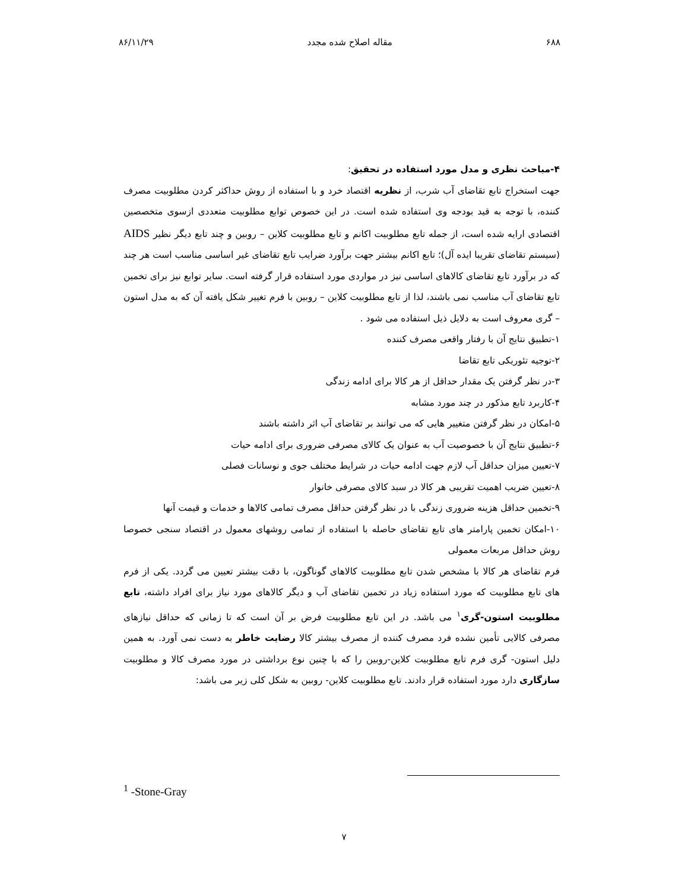۶۸۸ مقاله اصلاح شده مجدد ۸۶/۱۱/۲۹
۴-مباحث نظری و مدل مورد استفاده در تحقیق:
جهت استخراج تابع تقاضای آب شرب، از نظریه اقتصاد خرد و با استفاده از روش حداکثر کردن مطلوبیت مصرف کننده، با توجه به قید بودجه وی استفاده شده است. در این خصوص توابع مطلوبیت متعددی ازسوی متخصصین اقتصادی ارایه شده است، از جمله تابع مطلوبیت اکانم و تابع مطلوبیت کلاین – روبین و چند تابع دیگر نظیر AIDS (سیستم تقاضای تقریبا ایده آل)؛ تابع اکانم بیشتر جهت برآورد ضرایب تابع تقاضای غیر اساسی مناسب است هر چند که در برآورد تابع تقاضای کالاهای اساسی نیز در مواردی مورد استفاده قرار گرفته است. سایر توابع نیز برای تخمین تابع تقاضای آب مناسب نمی باشند، لذا از تابع مطلوبیت کلاین – روبین با فرم تغییر شکل یافته آن که به مدل استون – گری معروف است به دلایل ذیل استفاده می شود .
۱-تطبیق نتایج آن با رفتار واقعی مصرف کننده
۲-توجیه تئوریکی تابع تقاضا
۳-در نظر گرفتن یک مقدار حداقل از هر کالا برای ادامه زندگی
۴-کاربرد تابع مذکور در چند مورد مشابه
۵-امکان در نظر گرفتن متغییر هایی که می توانند بر تقاضای آب اثر داشته باشند
۶-تطبیق نتایج آن با خصوصیت آب به عنوان یک کالای مصرفی ضروری برای ادامه حیات
۷-تعیین میزان حداقل آب لازم جهت ادامه حیات در شرایط مختلف جوی و نوسانات فصلی
۸-تعیین ضریب اهمیت تقریبی هر کالا در سبد کالای مصرفی خانوار
۹-تخمین حداقل هزینه ضروری زندگی با در نظر گرفتن حداقل مصرف تمامی کالاها و خدمات و قیمت آنها
۱۰-امکان تخمین پارامتر های تابع تقاضای حاصله با استفاده از تمامی روشهای معمول در اقتصاد سنجی خصوصا روش حداقل مربعات معمولی
فرم تقاضای هر کالا با مشخص شدن تابع مطلوبیت کالاهای گوناگون، با دقت بیشتر تعیین می گردد. یکی از فرم های تابع مطلوبیت که مورد استفاده زیاد در تخمین تقاضای آب و دیگر کالاهای مورد نیاز برای افراد داشته، تابع مطلوبیت استون-گری<sup>۱</sup> می باشد. در این تابع مطلوبیت فرض بر آن است که تا زمانی که حداقل نیازهای مصرفی کالایی تأمین نشده فرد مصرف کننده از مصرف بیشتر کالا رضایت خاطر به دست نمی آورد. به همین دلیل استون- گری فرم تابع مطلوبیت کلاین-روبین را که با چنین نوع برداشتی در مورد مصرف کالا و مطلوبیت سازگاری دارد مورد استفاده قرار دادند. تابع مطلوبیت کلاین- روبین به شکل کلی زیر می باشد:
<sup>1</sup> -Stone-Gray
۷